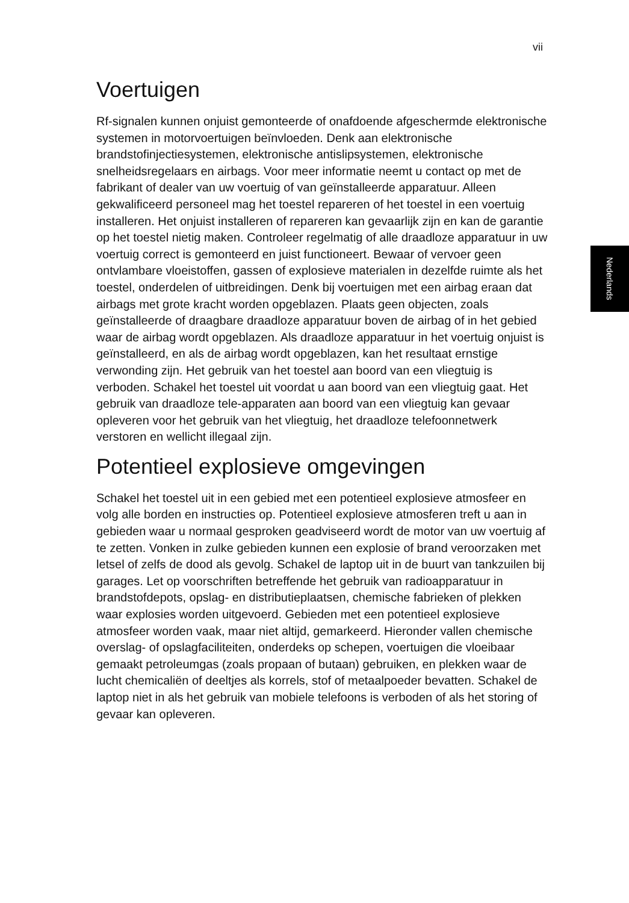vii
Nederlands
Voertuigen
Rf-signalen kunnen onjuist gemonteerde of onafdoende afgeschermde elektronische systemen in motorvoertuigen beïnvloeden. Denk aan elektronische brandstofinjectiesystemen, elektronische antislipsystemen, elektronische snelheidsregelaars en airbags. Voor meer informatie neemt u contact op met de fabrikant of dealer van uw voertuig of van geïnstalleerde apparatuur. Alleen gekwalificeerd personeel mag het toestel repareren of het toestel in een voertuig installeren. Het onjuist installeren of repareren kan gevaarlijk zijn en kan de garantie op het toestel nietig maken. Controleer regelmatig of alle draadloze apparatuur in uw voertuig correct is gemonteerd en juist functioneert. Bewaar of vervoer geen ontvlambare vloeistoffen, gassen of explosieve materialen in dezelfde ruimte als het toestel, onderdelen of uitbreidingen. Denk bij voertuigen met een airbag eraan dat airbags met grote kracht worden opgeblazen. Plaats geen objecten, zoals geïnstalleerde of draagbare draadloze apparatuur boven de airbag of in het gebied waar de airbag wordt opgeblazen. Als draadloze apparatuur in het voertuig onjuist is geïnstalleerd, en als de airbag wordt opgeblazen, kan het resultaat ernstige verwonding zijn. Het gebruik van het toestel aan boord van een vliegtuig is verboden. Schakel het toestel uit voordat u aan boord van een vliegtuig gaat. Het gebruik van draadloze tele-apparaten aan boord van een vliegtuig kan gevaar opleveren voor het gebruik van het vliegtuig, het draadloze telefoonnetwerk verstoren en wellicht illegaal zijn.
Potentieel explosieve omgevingen
Schakel het toestel uit in een gebied met een potentieel explosieve atmosfeer en volg alle borden en instructies op. Potentieel explosieve atmosferen treft u aan in gebieden waar u normaal gesproken geadviseerd wordt de motor van uw voertuig af te zetten. Vonken in zulke gebieden kunnen een explosie of brand veroorzaken met letsel of zelfs de dood als gevolg. Schakel de laptop uit in de buurt van tankzuilen bij garages. Let op voorschriften betreffende het gebruik van radioapparatuur in brandstofdepots, opslag- en distributieplaatsen, chemische fabrieken of plekken waar explosies worden uitgevoerd. Gebieden met een potentieel explosieve atmosfeer worden vaak, maar niet altijd, gemarkeerd. Hieronder vallen chemische overslag- of opslagfaciliteiten, onderdeks op schepen, voertuigen die vloeibaar gemaakt petroleumgas (zoals propaan of butaan) gebruiken, en plekken waar de lucht chemicaliën of deeltjes als korrels, stof of metaalpoeder bevatten. Schakel de laptop niet in als het gebruik van mobiele telefoons is verboden of als het storing of gevaar kan opleveren.